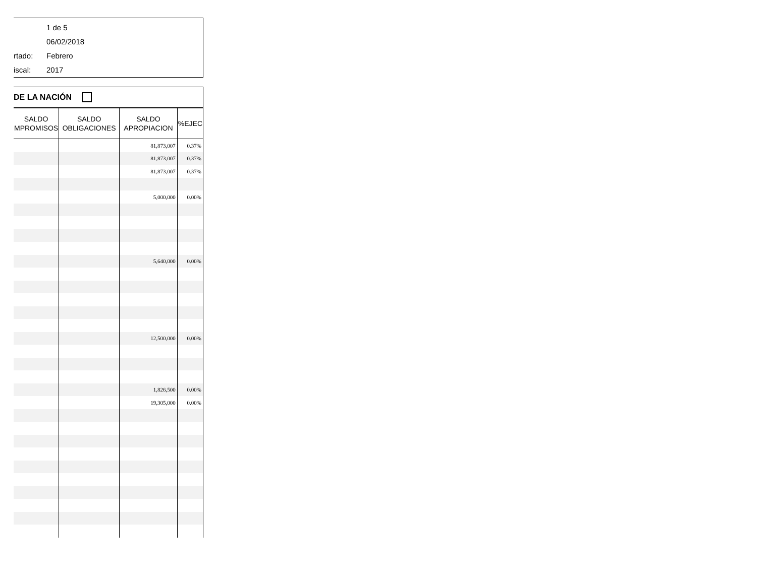1 de 5
06/02/2018
rtado: Febrero
iscal: 2017
DE LA NACIÓN
| SALDO MPROMISOS | SALDO OBLIGACIONES | SALDO APROPIACION | %EJEC |
| --- | --- | --- | --- |
| | | 81,873,007 | 0.37% |
| | | 81,873,007 | 0.37% |
| | | 81,873,007 | 0.37% |
| | | 5,000,000 | 0.00% |
| | | 5,640,000 | 0.00% |
| | | 12,500,000 | 0.00% |
| | | 1,826,500 | 0.00% |
| | | 19,305,000 | 0.00% |